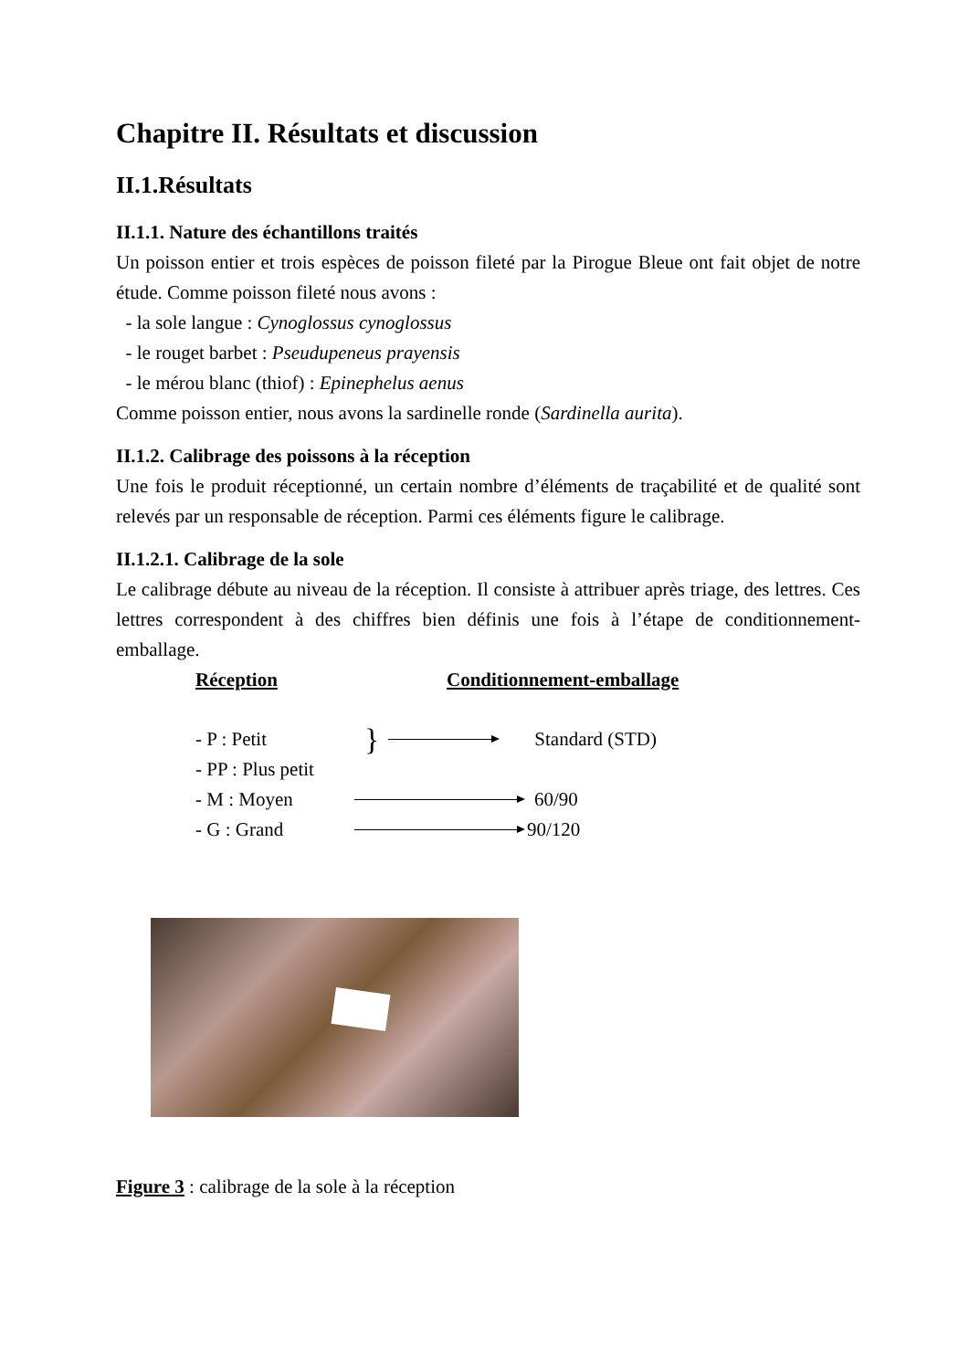Chapitre II. Résultats et discussion
II.1.Résultats
II.1.1. Nature des échantillons traités
Un poisson entier et trois espèces de poisson fileté par la Pirogue Bleue ont fait objet de notre étude. Comme poisson fileté nous avons :
- la sole langue : Cynoglossus cynoglossus
- le rouget barbet : Pseudupeneus prayensis
- le mérou blanc (thiof) : Epinephelus aenus
Comme poisson entier, nous avons la sardinelle ronde (Sardinella aurita).
II.1.2. Calibrage des poissons à la réception
Une fois le produit réceptionné, un certain nombre d’éléments de traçabilité et de qualité sont relevés par un responsable de réception. Parmi ces éléments figure le calibrage.
II.1.2.1. Calibrage de la sole
Le calibrage débute au niveau de la réception. Il consiste à attribuer après triage, des lettres. Ces lettres correspondent à des chiffres bien définis une fois à l’étape de conditionnement-emballage.
Réception Conditionnement-emballage
- P : Petit } Standard (STD)
- PP : Plus petit
- M : Moyen 60/90
- G : Grand 90/120
Figure 3 : calibrage de la sole à la réception